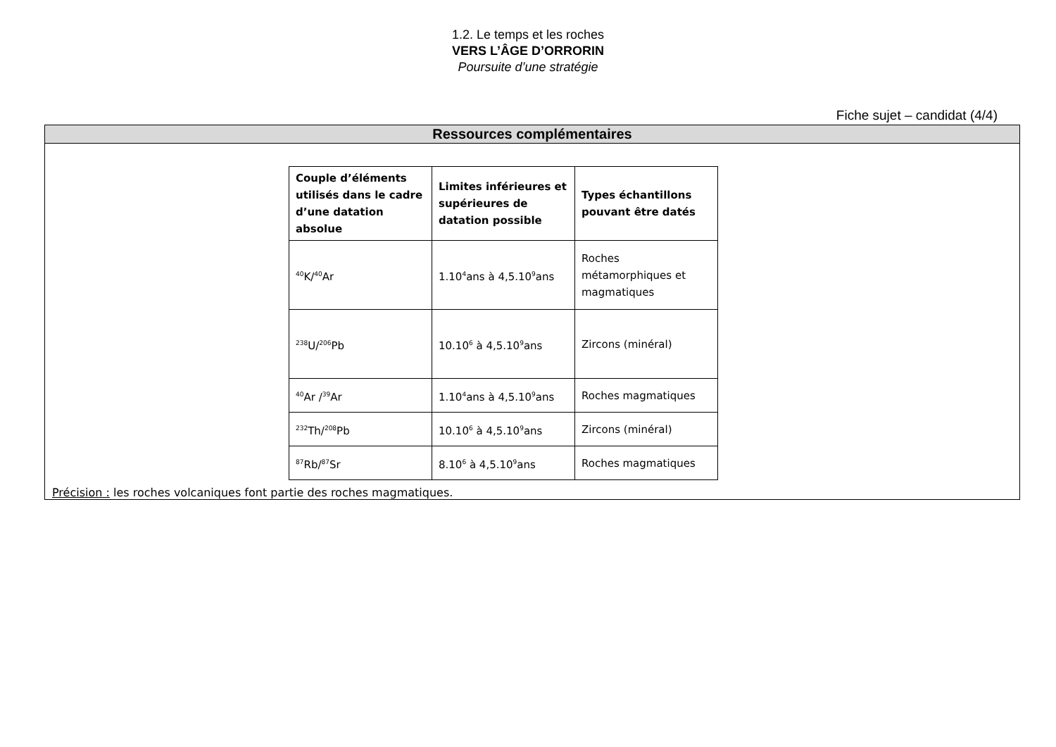1.2. Le temps et les roches
VERS L’ÂGE D’ORRORIN
Poursuite d’une stratégie
Fiche sujet – candidat (4/4)
Ressources complémentaires
| Couple d’éléments utilisés dans le cadre d’une datation absolue | Limites inférieures et supérieures de datation possible | Types échantillons pouvant être datés |
| --- | --- | --- |
| <sup>40</sup>K/<sup>40</sup>Ar | 1.10<sup>4</sup>ans à 4,5.10<sup>9</sup>ans | Roches métamorphiques et magmatiques |
| <sup>238</sup>U/<sup>206</sup>Pb | 10.10<sup>6</sup> à 4,5.10<sup>9</sup>ans | Zircons (minéral) |
| <sup>40</sup>Ar /<sup>39</sup>Ar | 1.10<sup>4</sup>ans à 4,5.10<sup>9</sup>ans | Roches magmatiques |
| <sup>232</sup>Th/<sup>208</sup>Pb | 10.10<sup>6</sup> à 4,5.10<sup>9</sup>ans | Zircons (minéral) |
| <sup>87</sup>Rb/<sup>87</sup>Sr | 8.10<sup>6</sup> à 4,5.10<sup>9</sup>ans | Roches magmatiques |
Précision : les roches volcaniques font partie des roches magmatiques.